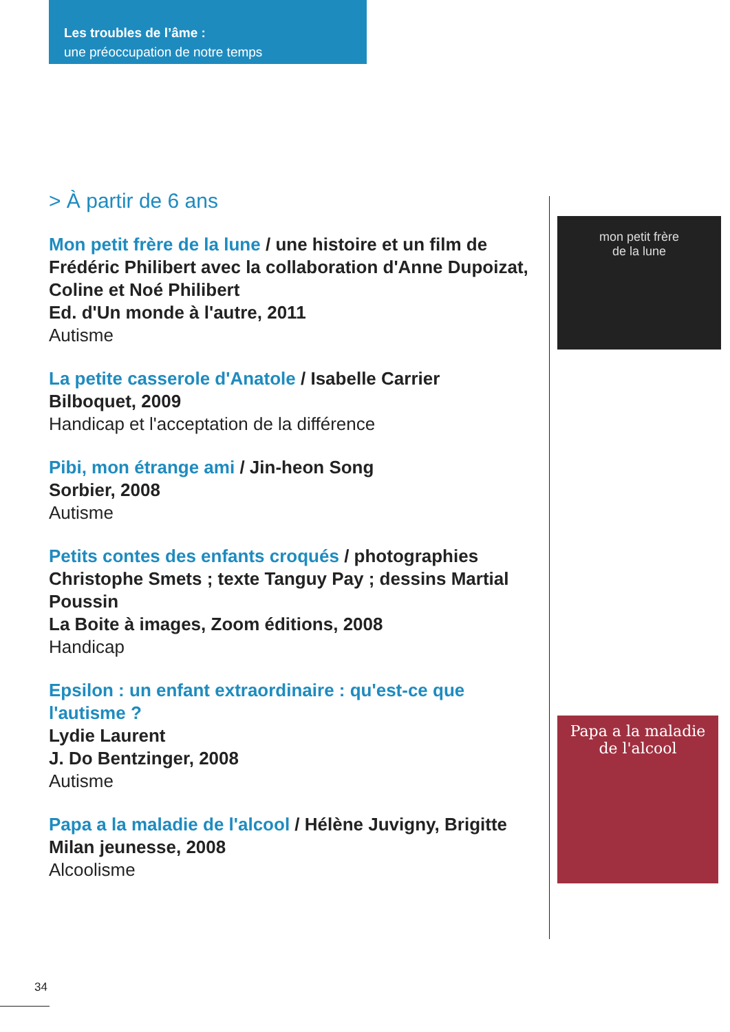Les troubles de l’âme :
une préoccupation de notre temps
> À partir de 6 ans
Mon petit frère de la lune / une histoire et un film de Frédéric Philibert avec la collaboration d'Anne Dupoizat, Coline et Noé Philibert
Ed. d'Un monde à l'autre, 2011
Autisme
La petite casserole d'Anatole / Isabelle Carrier
Bilboquet, 2009
Handicap et l'acceptation de la différence
Pibi, mon étrange ami / Jin-heon Song
Sorbier, 2008
Autisme
Petits contes des enfants croqués / photographies Christophe Smets ; texte Tanguy Pay ; dessins Martial Poussin
La Boite à images, Zoom éditions, 2008
Handicap
Epsilon : un enfant extraordinaire : qu'est-ce que l'autisme ?
Lydie Laurent
J. Do Bentzinger, 2008
Autisme
Papa a la maladie de l'alcool / Hélène Juvigny, Brigitte
Milan jeunesse, 2008
Alcoolisme
mon petit frère
de la lune
Papa a la maladie
de l'alcool
34